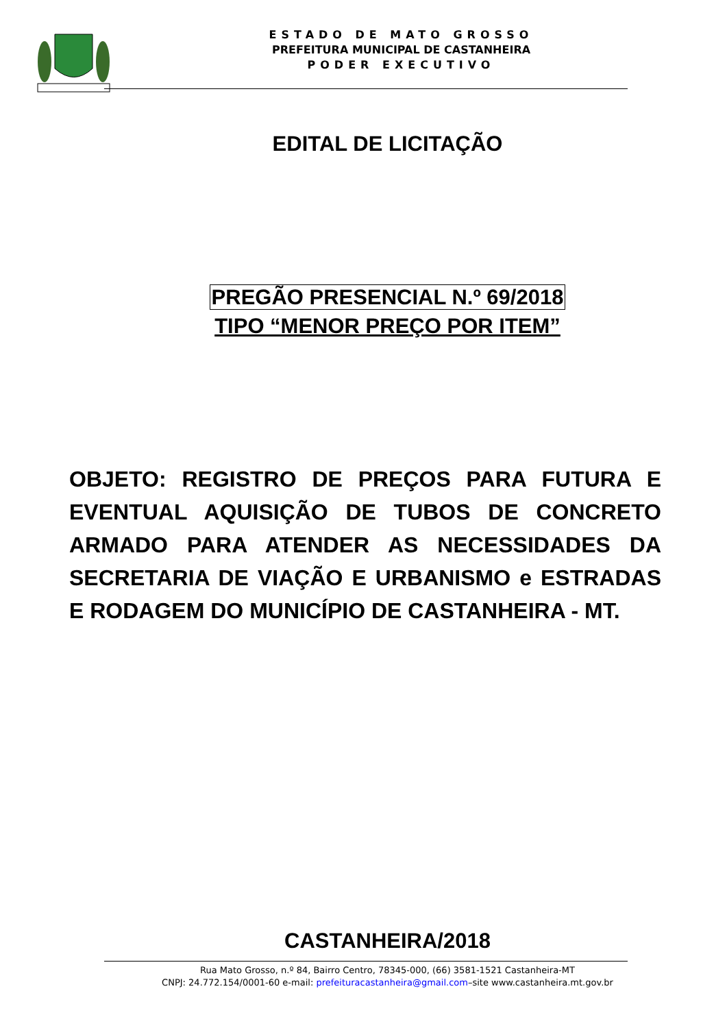ESTADO DE MATO GROSSO
PREFEITURA MUNICIPAL DE CASTANHEIRA
PODER EXECUTIVO
EDITAL DE LICITAÇÃO
PREGÃO PRESENCIAL N.º 69/2018
TIPO “MENOR PREÇO POR ITEM”
OBJETO: REGISTRO DE PREÇOS PARA FUTURA E EVENTUAL AQUISIÇÃO DE TUBOS DE CONCRETO ARMADO PARA ATENDER AS NECESSIDADES DA SECRETARIA DE VIAÇÃO E URBANISMO e ESTRADAS E RODAGEM DO MUNICÍPIO DE CASTANHEIRA - MT.
CASTANHEIRA/2018
Rua Mato Grosso, n.º 84, Bairro Centro, 78345-000, (66) 3581-1521 Castanheira-MT
CNPJ: 24.772.154/0001-60 e-mail: prefeituracastanheira@gmail.com–site www.castanheira.mt.gov.br